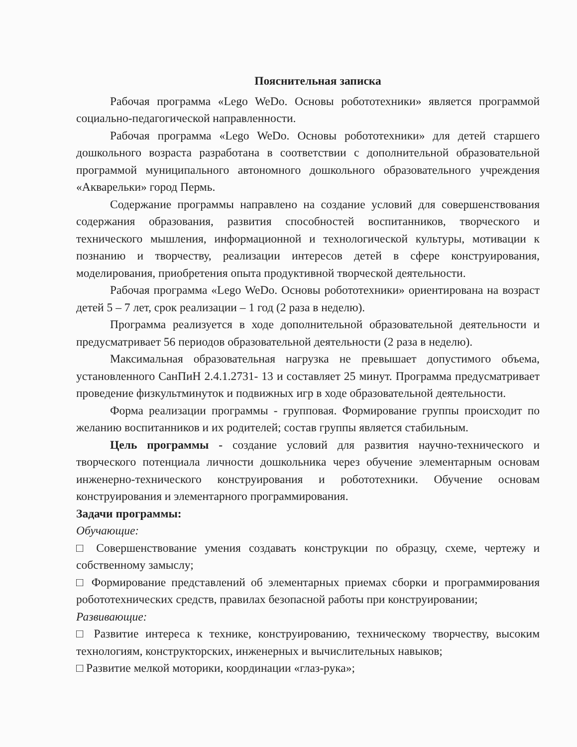Пояснительная записка
Рабочая программа «Lego WeDo. Основы робототехники» является программой социально-педагогической направленности.
Рабочая программа «Lego WeDo. Основы робототехники» для детей старшего дошкольного возраста разработана в соответствии с дополнительной образовательной программой муниципального автономного дошкольного образовательного учреждения «Акварельки» город Пермь.
Содержание программы направлено на создание условий для совершенствования содержания образования, развития способностей воспитанников, творческого и технического мышления, информационной и технологической культуры, мотивации к познанию и творчеству, реализации интересов детей в сфере конструирования, моделирования, приобретения опыта продуктивной творческой деятельности.
Рабочая программа «Lego WeDo. Основы робототехники» ориентирована на возраст детей 5 – 7 лет, срок реализации – 1 год (2 раза в неделю).
Программа реализуется в ходе дополнительной образовательной деятельности и предусматривает 56 периодов образовательной деятельности (2 раза в неделю).
Максимальная образовательная нагрузка не превышает допустимого объема, установленного СанПиН 2.4.1.2731- 13 и составляет 25 минут. Программа предусматривает проведение физкультминуток и подвижных игр в ходе образовательной деятельности.
Форма реализации программы - групповая. Формирование группы происходит по желанию воспитанников и их родителей; состав группы является стабильным.
Цель программы - создание условий для развития научно-технического и творческого потенциала личности дошкольника через обучение элементарным основам инженерно-технического конструирования и робототехники. Обучение основам конструирования и элементарного программирования.
Задачи программы:
Обучающие:
□ Совершенствование умения создавать конструкции по образцу, схеме, чертежу и собственному замыслу;
□ Формирование представлений об элементарных приемах сборки и программирования робототехнических средств, правилах безопасной работы при конструировании;
Развивающие:
□ Развитие интереса к технике, конструированию, техническому творчеству, высоким технологиям, конструкторских, инженерных и вычислительных навыков;
□ Развитие мелкой моторики, координации «глаз-рука»;